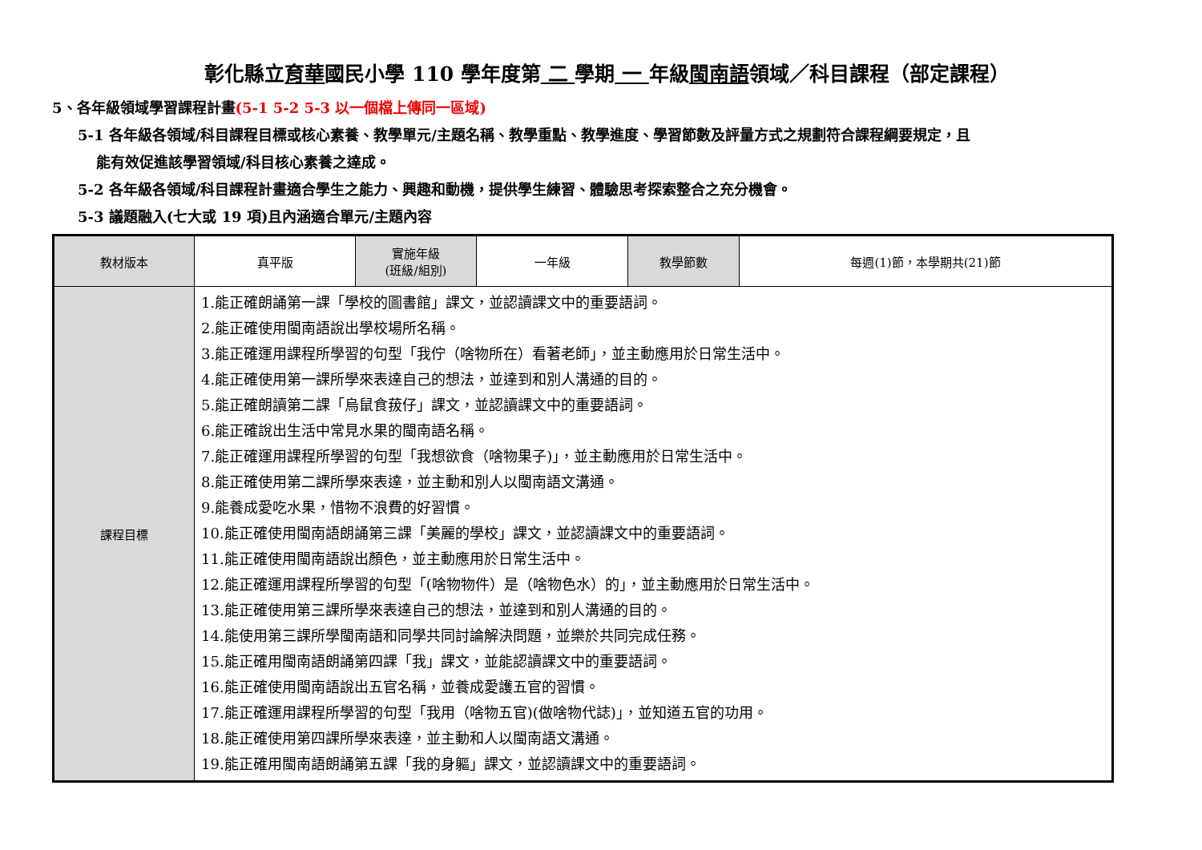彰化縣立育華國民小學 110 學年度第 二 學期 一 年級閩南語領域／科目課程（部定課程）
5、各年級領域學習課程計畫(5-1 5-2 5-3 以一個檔上傳同一區域)
5-1 各年級各領域/科目課程目標或核心素養、教學單元/主題名稱、教學重點、教學進度、學習節數及評量方式之規劃符合課程綱要規定，且
能有效促進該學習領域/科目核心素養之達成。
5-2 各年級各領域/科目課程計畫適合學生之能力、興趣和動機，提供學生練習、體驗思考探索整合之充分機會。
5-3 議題融入(七大或 19 項)且內涵適合單元/主題內容
| 教材版本 | 真平版 | 實施年級 (班級/組別) | 一年級 | 教學節數 | 每週(1)節，本學期共(21)節 |
| 課程目標 | 1.能正確朗誦第一課「學校的圖書館」課文，並認讀課文中的重要語詞。 2.能正確使用閩南語說出學校場所名稱。 3.能正確運用課程所學習的句型「我佇（啥物所在）看著老師」，並主動應用於日常生活中。 4.能正確使用第一課所學來表達自己的想法，並達到和別人溝通的目的。 5.能正確朗讀第二課「烏鼠食菝仔」課文，並認讀課文中的重要語詞。 6.能正確說出生活中常見水果的閩南語名稱。 7.能正確運用課程所學習的句型「我想欲食（啥物果子)」，並主動應用於日常生活中。 8.能正確使用第二課所學來表達，並主動和別人以閩南語文溝通。 9.能養成愛吃水果，惜物不浪費的好習慣。 10.能正確使用閩南語朗誦第三課「美麗的學校」課文，並認讀課文中的重要語詞。 11.能正確使用閩南語說出顏色，並主動應用於日常生活中。 12.能正確運用課程所學習的句型「(啥物物件）是（啥物色水）的」，並主動應用於日常生活中。 13.能正確使用第三課所學來表達自己的想法，並達到和別人溝通的目的。 14.能使用第三課所學閩南語和同學共同討論解決問題，並樂於共同完成任務。 15.能正確用閩南語朗誦第四課「我」課文，並能認讀課文中的重要語詞。 16.能正確使用閩南語說出五官名稱，並養成愛護五官的習慣。 17.能正確運用課程所學習的句型「我用（啥物五官)(做啥物代誌)」，並知道五官的功用。 18.能正確使用第四課所學來表達，並主動和人以閩南語文溝通。 19.能正確用閩南語朗誦第五課「我的身軀」課文，並認讀課文中的重要語詞。 | | | | |